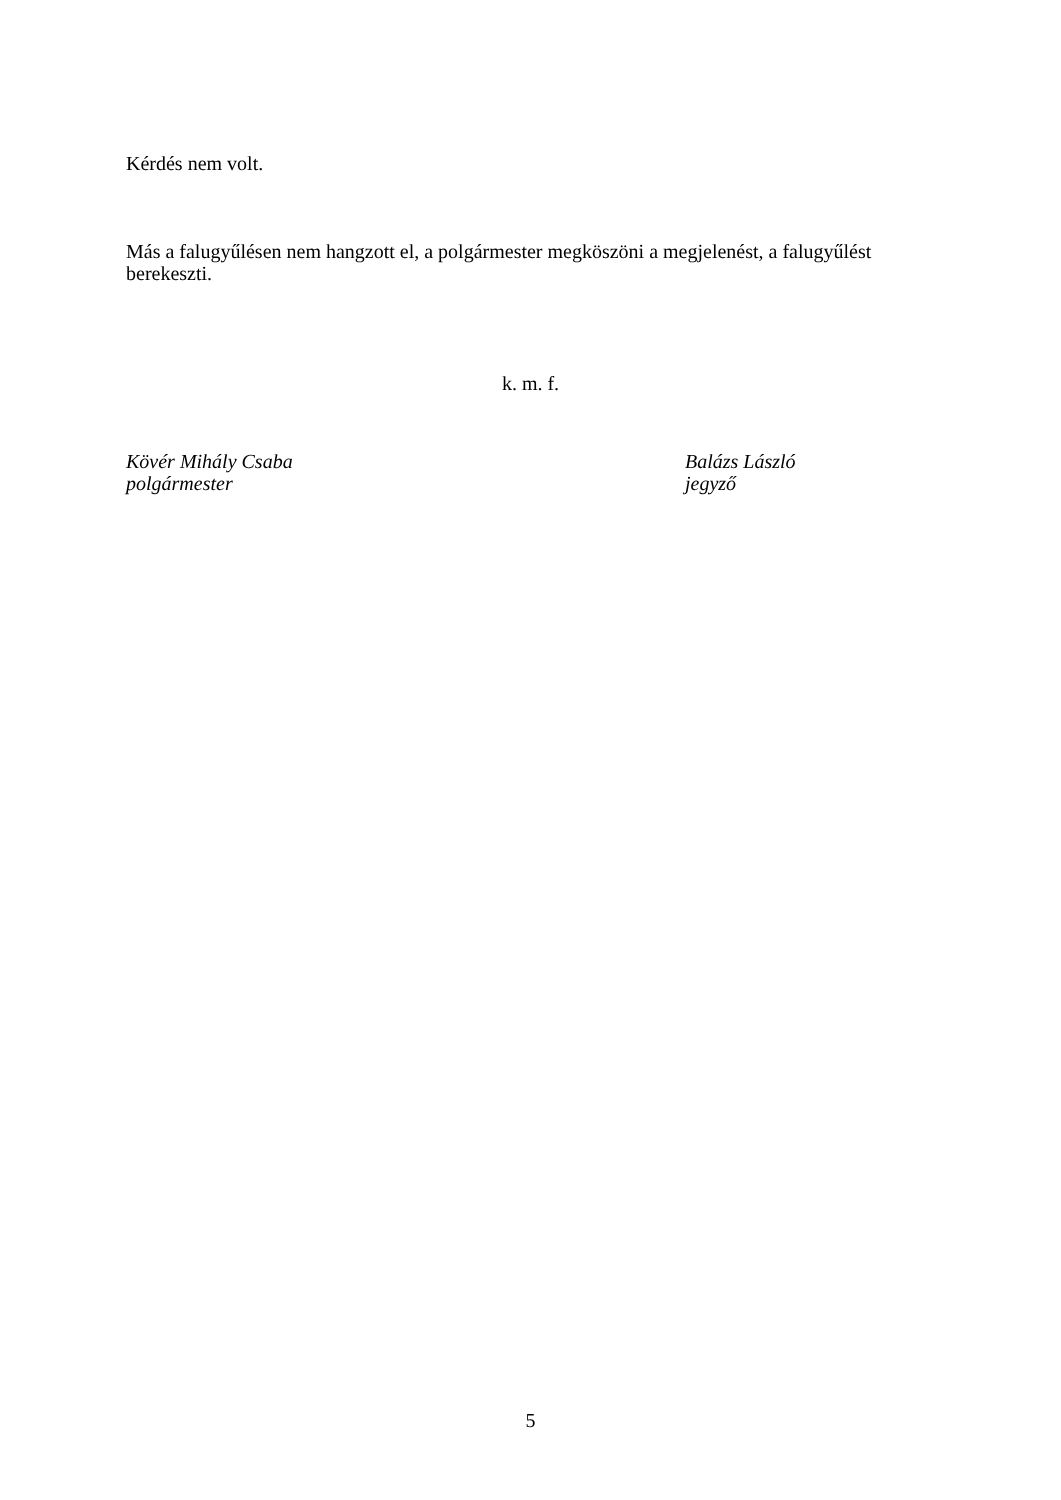Kérdés nem volt.
Más a falugyűlésen nem hangzott el, a polgármester megköszöni a megjelenést, a falugyűlést berekeszti.
k. m. f.
Kövér Mihály Csaba
polgármester
Balázs László
jegyző
5